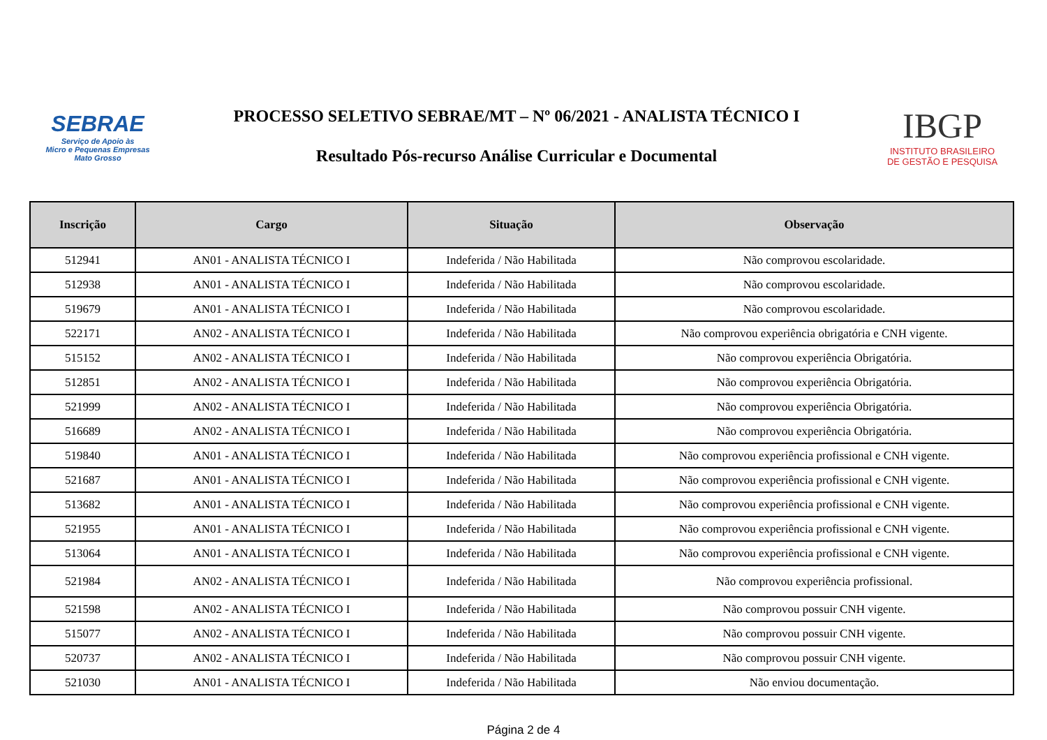SEBRAE
Serviço de Apoio às
Micro e Pequenas Empresas
Mato Grosso
PROCESSO SELETIVO SEBRAE/MT – Nº 06/2021 - ANALISTA TÉCNICO I
Resultado Pós-recurso Análise Curricular e Documental
IBGP
INSTITUTO BRASILEIRO
DE GESTÃO E PESQUISA
| Inscrição | Cargo | Situação | Observação |
| --- | --- | --- | --- |
| 512941 | AN01 - ANALISTA TÉCNICO I | Indeferida / Não Habilitada | Não comprovou escolaridade. |
| 512938 | AN01 - ANALISTA TÉCNICO I | Indeferida / Não Habilitada | Não comprovou escolaridade. |
| 519679 | AN01 - ANALISTA TÉCNICO I | Indeferida / Não Habilitada | Não comprovou escolaridade. |
| 522171 | AN02 - ANALISTA TÉCNICO I | Indeferida / Não Habilitada | Não comprovou experiência obrigatória e CNH vigente. |
| 515152 | AN02 - ANALISTA TÉCNICO I | Indeferida / Não Habilitada | Não comprovou experiência Obrigatória. |
| 512851 | AN02 - ANALISTA TÉCNICO I | Indeferida / Não Habilitada | Não comprovou experiência Obrigatória. |
| 521999 | AN02 - ANALISTA TÉCNICO I | Indeferida / Não Habilitada | Não comprovou experiência Obrigatória. |
| 516689 | AN02 - ANALISTA TÉCNICO I | Indeferida / Não Habilitada | Não comprovou experiência Obrigatória. |
| 519840 | AN01 - ANALISTA TÉCNICO I | Indeferida / Não Habilitada | Não comprovou experiência profissional e CNH vigente. |
| 521687 | AN01 - ANALISTA TÉCNICO I | Indeferida / Não Habilitada | Não comprovou experiência profissional e CNH vigente. |
| 513682 | AN01 - ANALISTA TÉCNICO I | Indeferida / Não Habilitada | Não comprovou experiência profissional e CNH vigente. |
| 521955 | AN01 - ANALISTA TÉCNICO I | Indeferida / Não Habilitada | Não comprovou experiência profissional e CNH vigente. |
| 513064 | AN01 - ANALISTA TÉCNICO I | Indeferida / Não Habilitada | Não comprovou experiência profissional e CNH vigente. |
| 521984 | AN02 - ANALISTA TÉCNICO I | Indeferida / Não Habilitada | Não comprovou experiência profissional. |
| 521598 | AN02 - ANALISTA TÉCNICO I | Indeferida / Não Habilitada | Não comprovou possuir CNH vigente. |
| 515077 | AN02 - ANALISTA TÉCNICO I | Indeferida / Não Habilitada | Não comprovou possuir CNH vigente. |
| 520737 | AN02 - ANALISTA TÉCNICO I | Indeferida / Não Habilitada | Não comprovou possuir CNH vigente. |
| 521030 | AN01 - ANALISTA TÉCNICO I | Indeferida / Não Habilitada | Não enviou documentação. |
Página 2 de 4